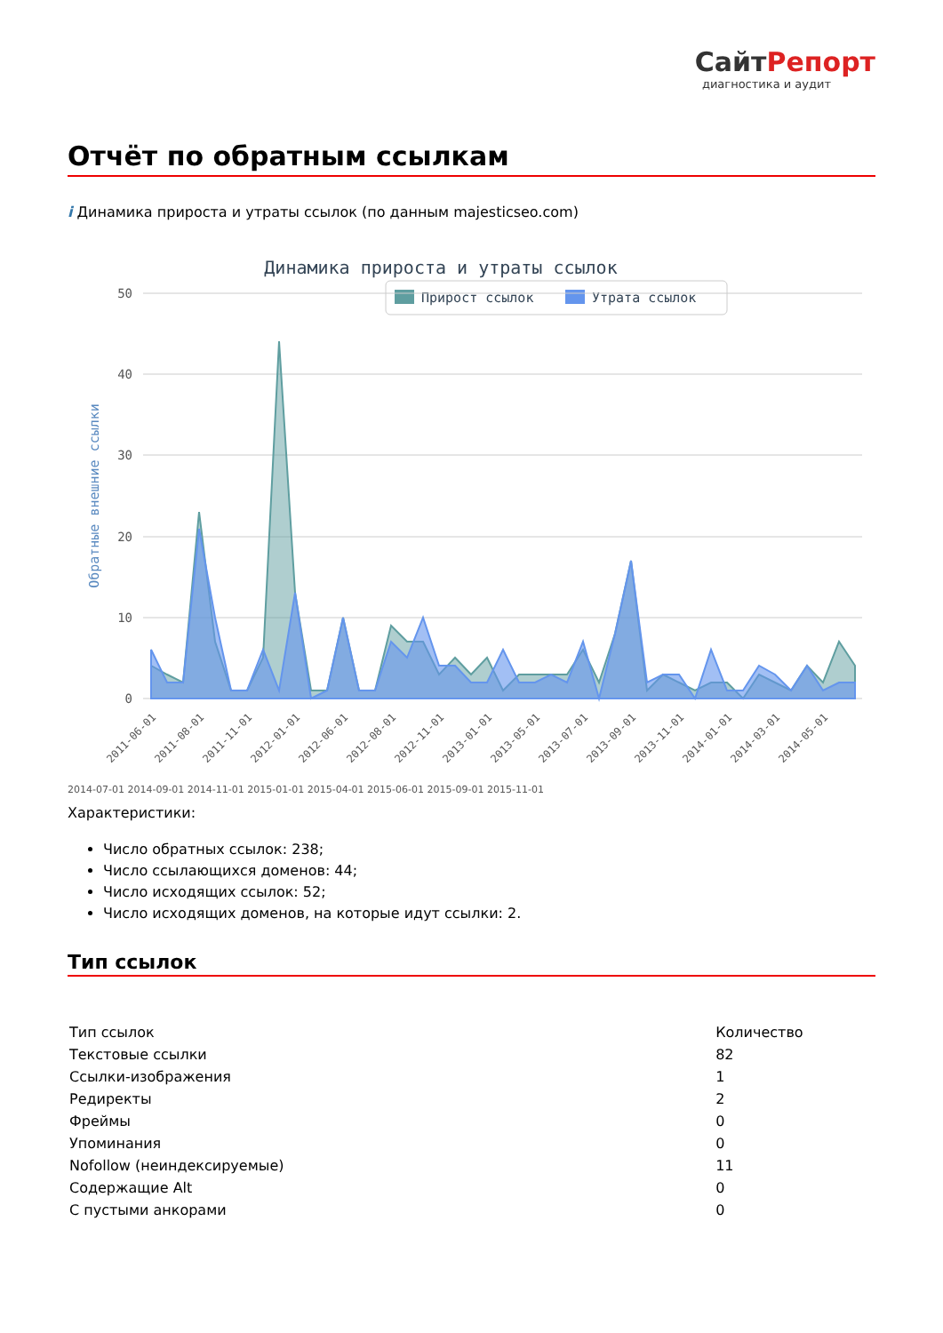СайтРепорт
диагностика и аудит
Отчёт по обратным ссылкам
i Динамика прироста и утраты ссылок (по данным majesticseo.com)
Динамика прироста и утраты ссылок
Прирост ссылок
Утрата ссылок
50
40
30
20
10
0
Обратные внешние ссылки
2011-06-01
2011-08-01
2011-11-01
2012-01-01
2012-06-01
2012-08-01
2012-11-01
2013-01-01
2013-05-01
2013-07-01
2013-09-01
2013-11-01
2014-01-01
2014-03-01
2014-05-01
2014-07-01 2014-09-01 2014-11-01 2015-01-01 2015-04-01 2015-06-01 2015-09-01 2015-11-01
Характеристики:
Число обратных ссылок: 238;
Число ссылающихся доменов: 44;
Число исходящих ссылок: 52;
Число исходящих доменов, на которые идут ссылки: 2.
Тип ссылок
| Тип ссылок | Количество |
| --- | --- |
| Текстовые ссылки | 82 |
| Ссылки-изображения | 1 |
| Редиректы | 2 |
| Фреймы | 0 |
| Упоминания | 0 |
| Nofollow (неиндексируемые) | 11 |
| Содержащие Alt | 0 |
| С пустыми анкорами | 0 |